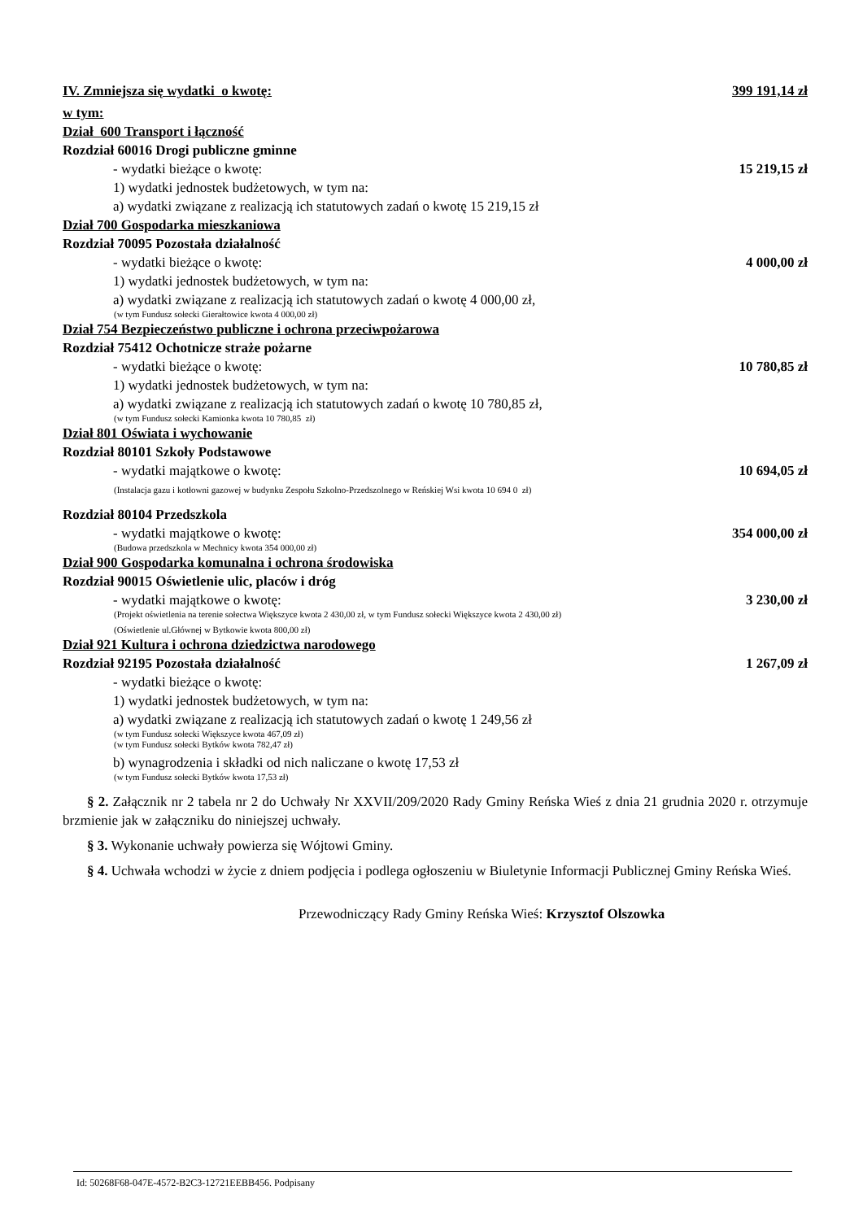IV. Zmniejsza się wydatki o kwotę: 399 191,14 zł
w tym:
Dział 600 Transport i łączność
Rozdział 60016 Drogi publiczne gminne
- wydatki bieżące o kwotę: 15 219,15 zł
1) wydatki jednostek budżetowych, w tym na:
a) wydatki związane z realizacją ich statutowych zadań o kwotę 15 219,15 zł
Dział 700 Gospodarka mieszkaniowa
Rozdział 70095 Pozostała działalność
- wydatki bieżące o kwotę: 4 000,00 zł
1) wydatki jednostek budżetowych, w tym na:
a) wydatki związane z realizacją ich statutowych zadań o kwotę 4 000,00 zł,
(w tym Fundusz sołecki Gierałtowice kwota 4 000,00 zł)
Dział 754 Bezpieczeństwo publiczne i ochrona przeciwpożarowa
Rozdział 75412 Ochotnicze straże pożarne
- wydatki bieżące o kwotę: 10 780,85 zł
1) wydatki jednostek budżetowych, w tym na:
a) wydatki związane z realizacją ich statutowych zadań o kwotę 10 780,85 zł,
(w tym Fundusz sołecki Kamionka kwota 10 780,85 zł)
Dział 801 Oświata i wychowanie
Rozdział 80101 Szkoły Podstawowe
- wydatki majątkowe o kwotę: 10 694,05 zł
(Instalacja gazu i kotłowni gazowej w budynku Zespołu Szkolno-Przedszolnego w Reńskiej Wsi kwota 10 694 0 zł)
Rozdział 80104 Przedszkola
- wydatki majątkowe o kwotę: 354 000,00 zł
(Budowa przedszkola w Mechnicy kwota 354 000,00 zł)
Dział 900 Gospodarka komunalna i ochrona środowiska
Rozdział 90015 Oświetlenie ulic, placów i dróg
- wydatki majątkowe o kwotę: 3 230,00 zł
(Projekt oświetlenia na terenie sołectwa Większyce kwota 2 430,00 zł, w tym Fundusz sołecki Większyce kwota 2 430,00 zł)
(Oświetlenie ul.Głównej w Bytkowie kwota 800,00 zł)
Dział 921 Kultura i ochrona dziedzictwa narodowego
Rozdział 92195 Pozostała działalność 1 267,09 zł
- wydatki bieżące o kwotę:
1) wydatki jednostek budżetowych, w tym na:
a) wydatki związane z realizacją ich statutowych zadań o kwotę 1 249,56 zł
(w tym Fundusz sołecki Większyce kwota 467,09 zł)
(w tym Fundusz sołecki Bytków kwota 782,47 zł)
b) wynagrodzenia i składki od nich naliczane o kwotę 17,53 zł
(w tym Fundusz sołecki Bytków kwota 17,53 zł)
§ 2. Załącznik nr 2 tabela nr 2 do Uchwały Nr XXVII/209/2020 Rady Gminy Reńska Wieś z dnia 21 grudnia 2020 r. otrzymuje brzmienie jak w załączniku do niniejszej uchwały.
§ 3. Wykonanie uchwały powierza się Wójtowi Gminy.
§ 4. Uchwała wchodzi w życie z dniem podjęcia i podlega ogłoszeniu w Biuletynie Informacji Publicznej Gminy Reńska Wieś.
Przewodniczący Rady Gminy Reńska Wieś: Krzysztof Olszowka
Id: 50268F68-047E-4572-B2C3-12721EEBB456. Podpisany